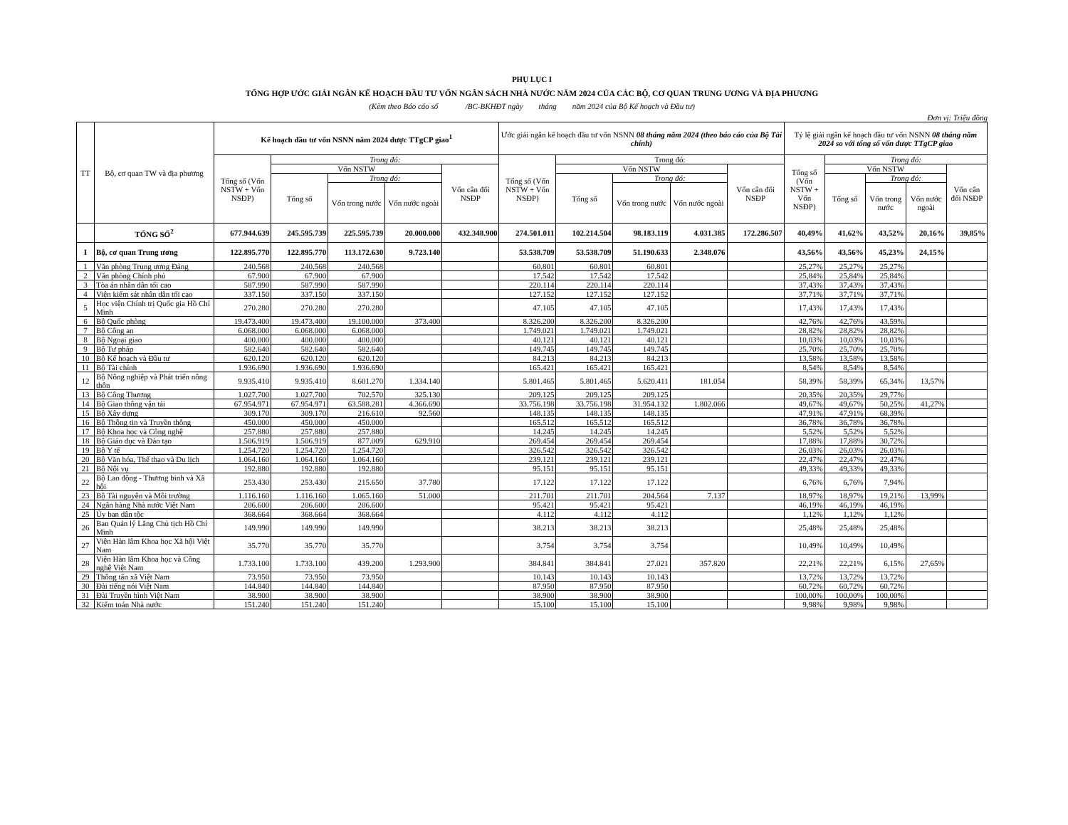PHỤ LỤC I
TỔNG HỢP ƯỚC GIẢI NGÂN KẾ HOẠCH ĐẦU TƯ VỐN NGÂN SÁCH NHÀ NƯỚC NĂM 2024 CỦA CÁC BỘ, CƠ QUAN TRUNG ƯƠNG VÀ ĐỊA PHƯƠNG
(Kèm theo Báo cáo số /BC-BKHĐT ngày tháng năm 2024 của Bộ Kế hoạch và Đầu tư)
Đơn vị: Triệu đồng
| TT | Bộ, cơ quan TW và địa phương | Kế hoạch đầu tư vốn NSNN năm 2024 được TTgCP giao<sup>1</sup> | | | | | Ước giải ngân kế hoạch đầu tư vốn NSNN 08 tháng năm 2024 (theo báo cáo của Bộ Tài chính) | | | | | Tỷ lệ giải ngân kế hoạch đầu tư vốn NSNN 08 tháng năm 2024 so với tổng số vốn được TTgCP giao | | | | |
| --- | --- | --- | --- | --- | --- | --- | --- | --- | --- | --- | --- | --- | --- | --- | --- | --- |
| | | Tổng số (Vốn NSTW + Vốn NSĐP) | Trong đó: | | | | Tổng số (Vốn NSTW + Vốn NSĐP) | Trong đó: | | | | Tổng số (Vốn NSTW + Vốn NSĐP) | Trong đó: | | | |
| | | | Vốn NSTW | | | Vốn cân đối NSĐP | | Vốn NSTW | | | Vốn cân đối NSĐP | | Vốn NSTW | | | Vốn cân đối NSĐP |
| | | | Tổng số | Trong đó: | | | | Tổng số | Trong đó: | | | | Tổng số | Trong đó: | | |
| | | | | Vốn trong nước | Vốn nước ngoài | | | | Vốn trong nước | Vốn nước ngoài | | | | Vốn trong nước | Vốn nước ngoài | |
| | TỔNG SỐ<sup>2</sup> | 677.944.639 | 245.595.739 | 225.595.739 | 20.000.000 | 432.348.900 | 274.501.011 | 102.214.504 | 98.183.119 | 4.031.385 | 172.286.507 | 40,49% | 41,62% | 43,52% | 20,16% | 39,85% |
| I | Bộ, cơ quan Trung ương | 122.895.770 | 122.895.770 | 113.172.630 | 9.723.140 | | 53.538.709 | 53.538.709 | 51.190.633 | 2.348.076 | | 43,56% | 43,56% | 45,23% | 24,15% | |
| 1 | Văn phòng Trung ương Đảng | 240.568 | 240.568 | 240.568 | | | 60.801 | 60.801 | 60.801 | | | 25,27% | 25,27% | 25,27% | | |
| 2 | Văn phòng Chính phủ | 67.900 | 67.900 | 67.900 | | | 17.542 | 17.542 | 17.542 | | | 25,84% | 25,84% | 25,84% | | |
| 3 | Tòa án nhân dân tối cao | 587.990 | 587.990 | 587.990 | | | 220.114 | 220.114 | 220.114 | | | 37,43% | 37,43% | 37,43% | | |
| 4 | Viện kiểm sát nhân dân tối cao | 337.150 | 337.150 | 337.150 | | | 127.152 | 127.152 | 127.152 | | | 37,71% | 37,71% | 37,71% | | |
| 5 | Học viện Chính trị Quốc gia Hồ Chí Minh | 270.280 | 270.280 | 270.280 | | | 47.105 | 47.105 | 47.105 | | | 17,43% | 17,43% | 17,43% | | |
| 6 | Bộ Quốc phòng | 19.473.400 | 19.473.400 | 19.100.000 | 373.400 | | 8.326.200 | 8.326.200 | 8.326.200 | | | 42,76% | 42,76% | 43,59% | | |
| 7 | Bộ Công an | 6.068.000 | 6.068.000 | 6.068.000 | | | 1.749.021 | 1.749.021 | 1.749.021 | | | 28,82% | 28,82% | 28,82% | | |
| 8 | Bộ Ngoại giao | 400.000 | 400.000 | 400.000 | | | 40.121 | 40.121 | 40.121 | | | 10,03% | 10,03% | 10,03% | | |
| 9 | Bộ Tư pháp | 582.640 | 582.640 | 582.640 | | | 149.745 | 149.745 | 149.745 | | | 25,70% | 25,70% | 25,70% | | |
| 10 | Bộ Kế hoạch và Đầu tư | 620.120 | 620.120 | 620.120 | | | 84.213 | 84.213 | 84.213 | | | 13,58% | 13,58% | 13,58% | | |
| 11 | Bộ Tài chính | 1.936.690 | 1.936.690 | 1.936.690 | | | 165.421 | 165.421 | 165.421 | | | 8,54% | 8,54% | 8,54% | | |
| 12 | Bộ Nông nghiệp và Phát triển nông thôn | 9.935.410 | 9.935.410 | 8.601.270 | 1.334.140 | | 5.801.465 | 5.801.465 | 5.620.411 | 181.054 | | 58,39% | 58,39% | 65,34% | 13,57% | |
| 13 | Bộ Công Thương | 1.027.700 | 1.027.700 | 702.570 | 325.130 | | 209.125 | 209.125 | 209.125 | | | 20,35% | 20,35% | 29,77% | | |
| 14 | Bộ Giao thông vận tải | 67.954.971 | 67.954.971 | 63.588.281 | 4.366.690 | | 33.756.198 | 33.756.198 | 31.954.132 | 1.802.066 | | 49,67% | 49,67% | 50,25% | 41,27% | |
| 15 | Bộ Xây dựng | 309.170 | 309.170 | 216.610 | 92.560 | | 148.135 | 148.135 | 148.135 | | | 47,91% | 47,91% | 68,39% | | |
| 16 | Bộ Thông tin và Truyền thông | 450.000 | 450.000 | 450.000 | | | 165.512 | 165.512 | 165.512 | | | 36,78% | 36,78% | 36,78% | | |
| 17 | Bộ Khoa học và Công nghệ | 257.880 | 257.880 | 257.880 | | | 14.245 | 14.245 | 14.245 | | | 5,52% | 5,52% | 5,52% | | |
| 18 | Bộ Giáo dục và Đào tạo | 1.506.919 | 1.506.919 | 877.009 | 629.910 | | 269.454 | 269.454 | 269.454 | | | 17,88% | 17,88% | 30,72% | | |
| 19 | Bộ Y tế | 1.254.720 | 1.254.720 | 1.254.720 | | | 326.542 | 326.542 | 326.542 | | | 26,03% | 26,03% | 26,03% | | |
| 20 | Bộ Văn hóa, Thể thao và Du lịch | 1.064.160 | 1.064.160 | 1.064.160 | | | 239.121 | 239.121 | 239.121 | | | 22,47% | 22,47% | 22,47% | | |
| 21 | Bộ Nội vụ | 192.880 | 192.880 | 192.880 | | | 95.151 | 95.151 | 95.151 | | | 49,33% | 49,33% | 49,33% | | |
| 22 | Bộ Lao động - Thương binh và Xã hội | 253.430 | 253.430 | 215.650 | 37.780 | | 17.122 | 17.122 | 17.122 | | | 6,76% | 6,76% | 7,94% | | |
| 23 | Bộ Tài nguyên và Môi trường | 1.116.160 | 1.116.160 | 1.065.160 | 51.000 | | 211.701 | 211.701 | 204.564 | 7.137 | | 18,97% | 18,97% | 19,21% | 13,99% | |
| 24 | Ngân hàng Nhà nước Việt Nam | 206.600 | 206.600 | 206.600 | | | 95.421 | 95.421 | 95.421 | | | 46,19% | 46,19% | 46,19% | | |
| 25 | Ủy ban dân tộc | 368.664 | 368.664 | 368.664 | | | 4.112 | 4.112 | 4.112 | | | 1,12% | 1,12% | 1,12% | | |
| 26 | Ban Quản lý Lăng Chủ tịch Hồ Chí Minh | 149.990 | 149.990 | 149.990 | | | 38.213 | 38.213 | 38.213 | | | 25,48% | 25,48% | 25,48% | | |
| 27 | Viện Hàn lâm Khoa học Xã hội Việt Nam | 35.770 | 35.770 | 35.770 | | | 3.754 | 3.754 | 3.754 | | | 10,49% | 10,49% | 10,49% | | |
| 28 | Viện Hàn lâm Khoa học và Công nghệ Việt Nam | 1.733.100 | 1.733.100 | 439.200 | 1.293.900 | | 384.841 | 384.841 | 27.021 | 357.820 | | 22,21% | 22,21% | 6,15% | 27,65% | |
| 29 | Thông tấn xã Việt Nam | 73.950 | 73.950 | 73.950 | | | 10.143 | 10.143 | 10.143 | | | 13,72% | 13,72% | 13,72% | | |
| 30 | Đài tiếng nói Việt Nam | 144.840 | 144.840 | 144.840 | | | 87.950 | 87.950 | 87.950 | | | 60,72% | 60,72% | 60,72% | | |
| 31 | Đài Truyền hình Việt Nam | 38.900 | 38.900 | 38.900 | | | 38.900 | 38.900 | 38.900 | | | 100,00% | 100,00% | 100,00% | | |
| 32 | Kiểm toán Nhà nước | 151.240 | 151.240 | 151.240 | | | 15.100 | 15.100 | 15.100 | | | 9,98% | 9,98% | 9,98% | | |